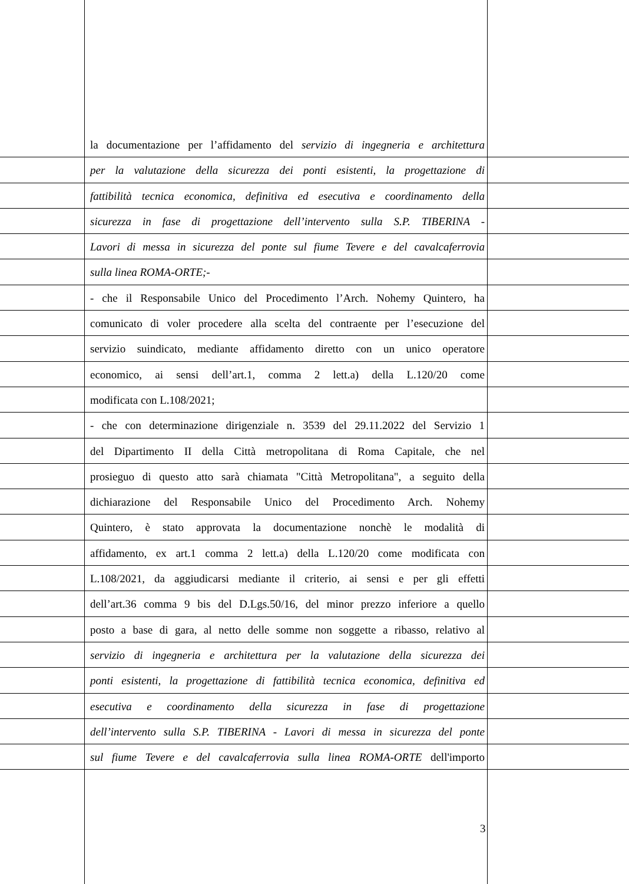la documentazione per l’affidamento del servizio di ingegneria e architettura
per la valutazione della sicurezza dei ponti esistenti, la progettazione di
fattibilità tecnica economica, definitiva ed esecutiva e coordinamento della
sicurezza in fase di progettazione dell’intervento sulla S.P. TIBERINA -
Lavori di messa in sicurezza del ponte sul fiume Tevere e del cavalcaferrovia
sulla linea ROMA-ORTE;-
- che il Responsabile Unico del Procedimento l’Arch. Nohemy Quintero, ha
comunicato di voler procedere alla scelta del contraente per l’esecuzione del
servizio suindicato, mediante affidamento diretto con un unico operatore
economico, ai sensi dell’art.1, comma 2 lett.a) della L.120/20 come
modificata con L.108/2021;
- che con determinazione dirigenziale n. 3539 del 29.11.2022 del Servizio 1
del Dipartimento II della Città metropolitana di Roma Capitale, che nel
prosieguo di questo atto sarà chiamata "Città Metropolitana", a seguito della
dichiarazione del Responsabile Unico del Procedimento Arch. Nohemy
Quintero, è stato approvata la documentazione nonchè le modalità di
affidamento, ex art.1 comma 2 lett.a) della L.120/20 come modificata con
L.108/2021, da aggiudicarsi mediante il criterio, ai sensi e per gli effetti
dell’art.36 comma 9 bis del D.Lgs.50/16, del minor prezzo inferiore a quello
posto a base di gara, al netto delle somme non soggette a ribasso, relativo al
servizio di ingegneria e architettura per la valutazione della sicurezza dei
ponti esistenti, la progettazione di fattibilità tecnica economica, definitiva ed
esecutiva e coordinamento della sicurezza in fase di progettazione
dell’intervento sulla S.P. TIBERINA - Lavori di messa in sicurezza del ponte
sul fiume Tevere e del cavalcaferrovia sulla linea ROMA-ORTE dell'importo
3